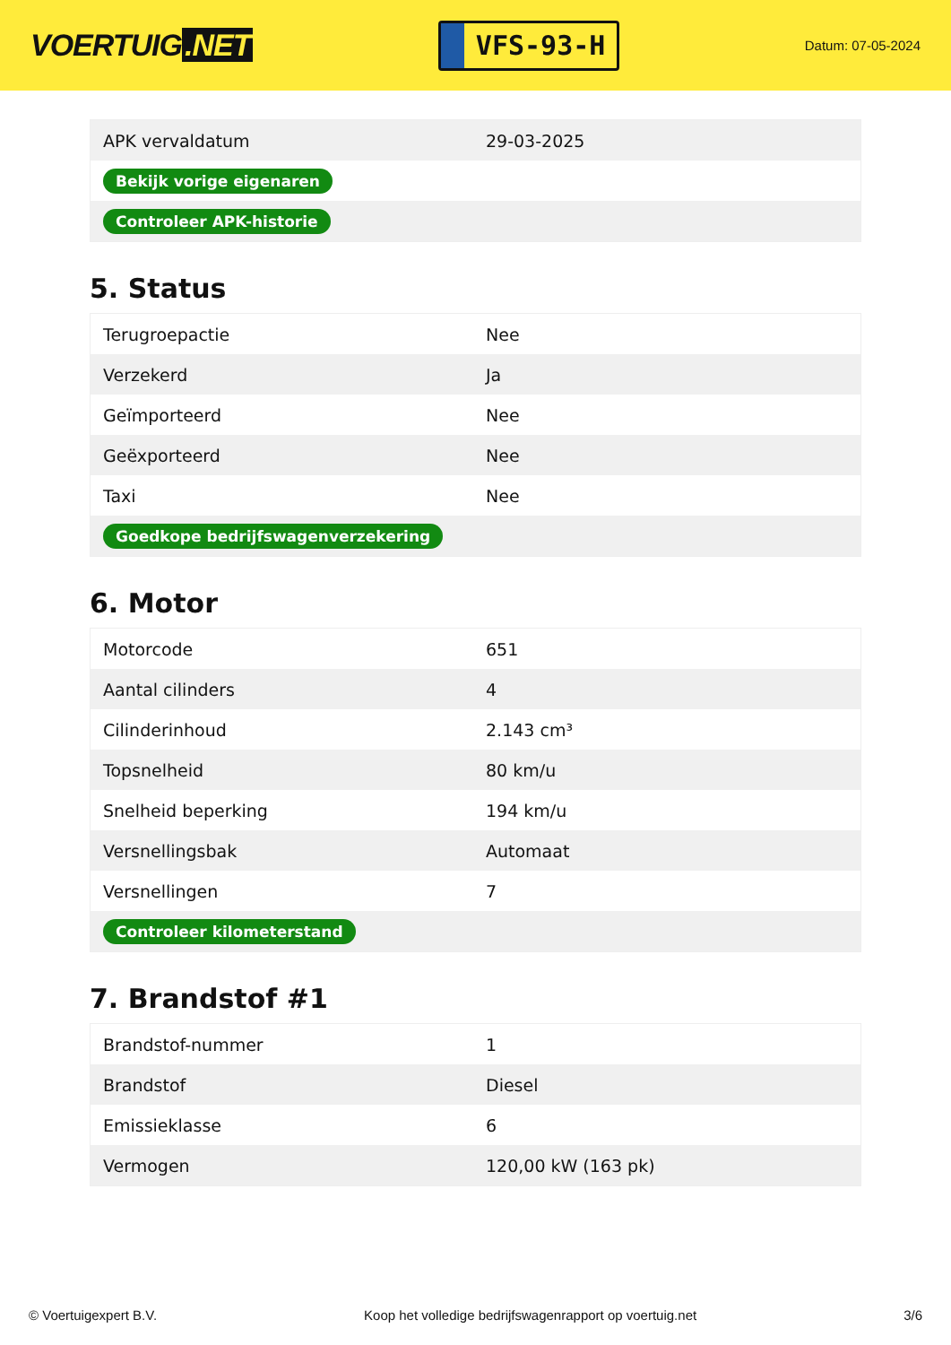VOERTUIG.NET
VFS-93-H
Datum: 07-05-2024
| APK vervaldatum | 29-03-2025 |
| Bekijk vorige eigenaren | |
| Controleer APK-historie | |
5. Status
| Terugroepactie | Nee |
| Verzekerd | Ja |
| Geïmporteerd | Nee |
| Geëxporteerd | Nee |
| Taxi | Nee |
| Goedkope bedrijfswagenverzekering | |
6. Motor
| Motorcode | 651 |
| Aantal cilinders | 4 |
| Cilinderinhoud | 2.143 cm³ |
| Topsnelheid | 80 km/u |
| Snelheid beperking | 194 km/u |
| Versnellingsbak | Automaat |
| Versnellingen | 7 |
| Controleer kilometerstand | |
7. Brandstof #1
| Brandstof-nummer | 1 |
| Brandstof | Diesel |
| Emissieklasse | 6 |
| Vermogen | 120,00 kW (163 pk) |
© Voertuigexpert B.V. Koop het volledige bedrijfswagenrapport op voertuig.net 3/6